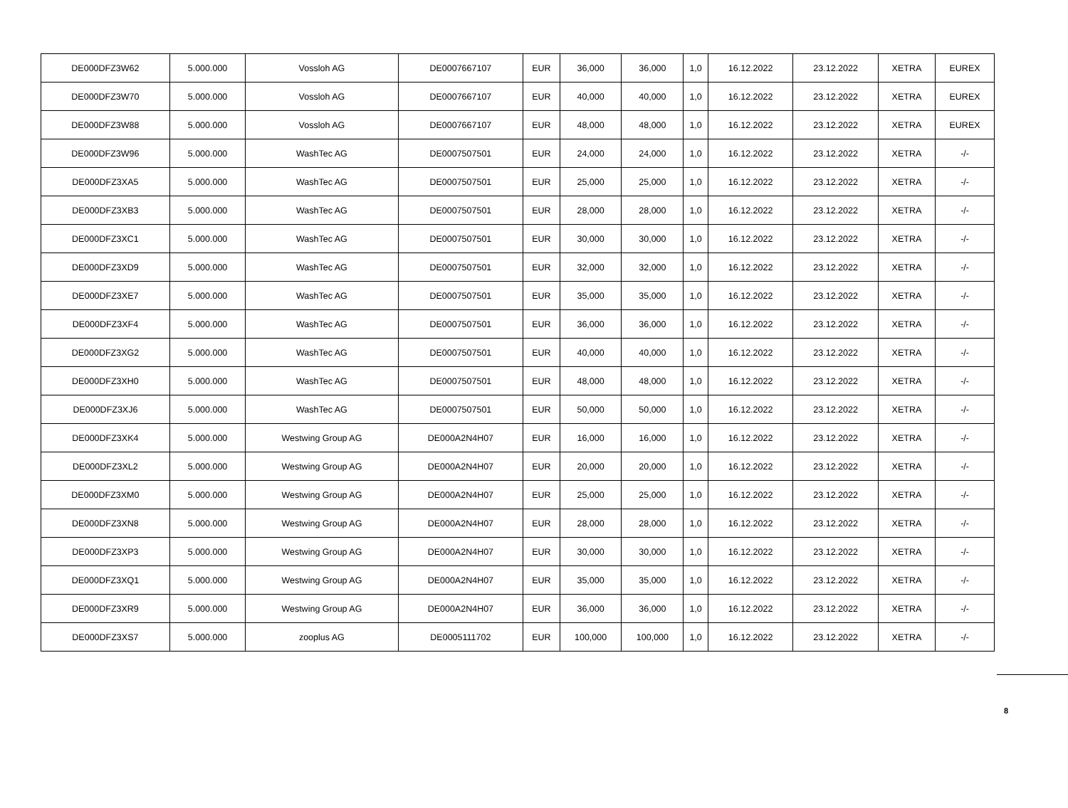| DE000DFZ3W62 | 5.000.000 | Vossloh AG | DE0007667107 | EUR | 36,000 | 36,000 | 1,0 | 16.12.2022 | 23.12.2022 | XETRA | EUREX |
| DE000DFZ3W70 | 5.000.000 | Vossloh AG | DE0007667107 | EUR | 40,000 | 40,000 | 1,0 | 16.12.2022 | 23.12.2022 | XETRA | EUREX |
| DE000DFZ3W88 | 5.000.000 | Vossloh AG | DE0007667107 | EUR | 48,000 | 48,000 | 1,0 | 16.12.2022 | 23.12.2022 | XETRA | EUREX |
| DE000DFZ3W96 | 5.000.000 | WashTec AG | DE0007507501 | EUR | 24,000 | 24,000 | 1,0 | 16.12.2022 | 23.12.2022 | XETRA | -/- |
| DE000DFZ3XA5 | 5.000.000 | WashTec AG | DE0007507501 | EUR | 25,000 | 25,000 | 1,0 | 16.12.2022 | 23.12.2022 | XETRA | -/- |
| DE000DFZ3XB3 | 5.000.000 | WashTec AG | DE0007507501 | EUR | 28,000 | 28,000 | 1,0 | 16.12.2022 | 23.12.2022 | XETRA | -/- |
| DE000DFZ3XC1 | 5.000.000 | WashTec AG | DE0007507501 | EUR | 30,000 | 30,000 | 1,0 | 16.12.2022 | 23.12.2022 | XETRA | -/- |
| DE000DFZ3XD9 | 5.000.000 | WashTec AG | DE0007507501 | EUR | 32,000 | 32,000 | 1,0 | 16.12.2022 | 23.12.2022 | XETRA | -/- |
| DE000DFZ3XE7 | 5.000.000 | WashTec AG | DE0007507501 | EUR | 35,000 | 35,000 | 1,0 | 16.12.2022 | 23.12.2022 | XETRA | -/- |
| DE000DFZ3XF4 | 5.000.000 | WashTec AG | DE0007507501 | EUR | 36,000 | 36,000 | 1,0 | 16.12.2022 | 23.12.2022 | XETRA | -/- |
| DE000DFZ3XG2 | 5.000.000 | WashTec AG | DE0007507501 | EUR | 40,000 | 40,000 | 1,0 | 16.12.2022 | 23.12.2022 | XETRA | -/- |
| DE000DFZ3XH0 | 5.000.000 | WashTec AG | DE0007507501 | EUR | 48,000 | 48,000 | 1,0 | 16.12.2022 | 23.12.2022 | XETRA | -/- |
| DE000DFZ3XJ6 | 5.000.000 | WashTec AG | DE0007507501 | EUR | 50,000 | 50,000 | 1,0 | 16.12.2022 | 23.12.2022 | XETRA | -/- |
| DE000DFZ3XK4 | 5.000.000 | Westwing Group AG | DE000A2N4H07 | EUR | 16,000 | 16,000 | 1,0 | 16.12.2022 | 23.12.2022 | XETRA | -/- |
| DE000DFZ3XL2 | 5.000.000 | Westwing Group AG | DE000A2N4H07 | EUR | 20,000 | 20,000 | 1,0 | 16.12.2022 | 23.12.2022 | XETRA | -/- |
| DE000DFZ3XM0 | 5.000.000 | Westwing Group AG | DE000A2N4H07 | EUR | 25,000 | 25,000 | 1,0 | 16.12.2022 | 23.12.2022 | XETRA | -/- |
| DE000DFZ3XN8 | 5.000.000 | Westwing Group AG | DE000A2N4H07 | EUR | 28,000 | 28,000 | 1,0 | 16.12.2022 | 23.12.2022 | XETRA | -/- |
| DE000DFZ3XP3 | 5.000.000 | Westwing Group AG | DE000A2N4H07 | EUR | 30,000 | 30,000 | 1,0 | 16.12.2022 | 23.12.2022 | XETRA | -/- |
| DE000DFZ3XQ1 | 5.000.000 | Westwing Group AG | DE000A2N4H07 | EUR | 35,000 | 35,000 | 1,0 | 16.12.2022 | 23.12.2022 | XETRA | -/- |
| DE000DFZ3XR9 | 5.000.000 | Westwing Group AG | DE000A2N4H07 | EUR | 36,000 | 36,000 | 1,0 | 16.12.2022 | 23.12.2022 | XETRA | -/- |
| DE000DFZ3XS7 | 5.000.000 | zooplus AG | DE0005111702 | EUR | 100,000 | 100,000 | 1,0 | 16.12.2022 | 23.12.2022 | XETRA | -/- |
8